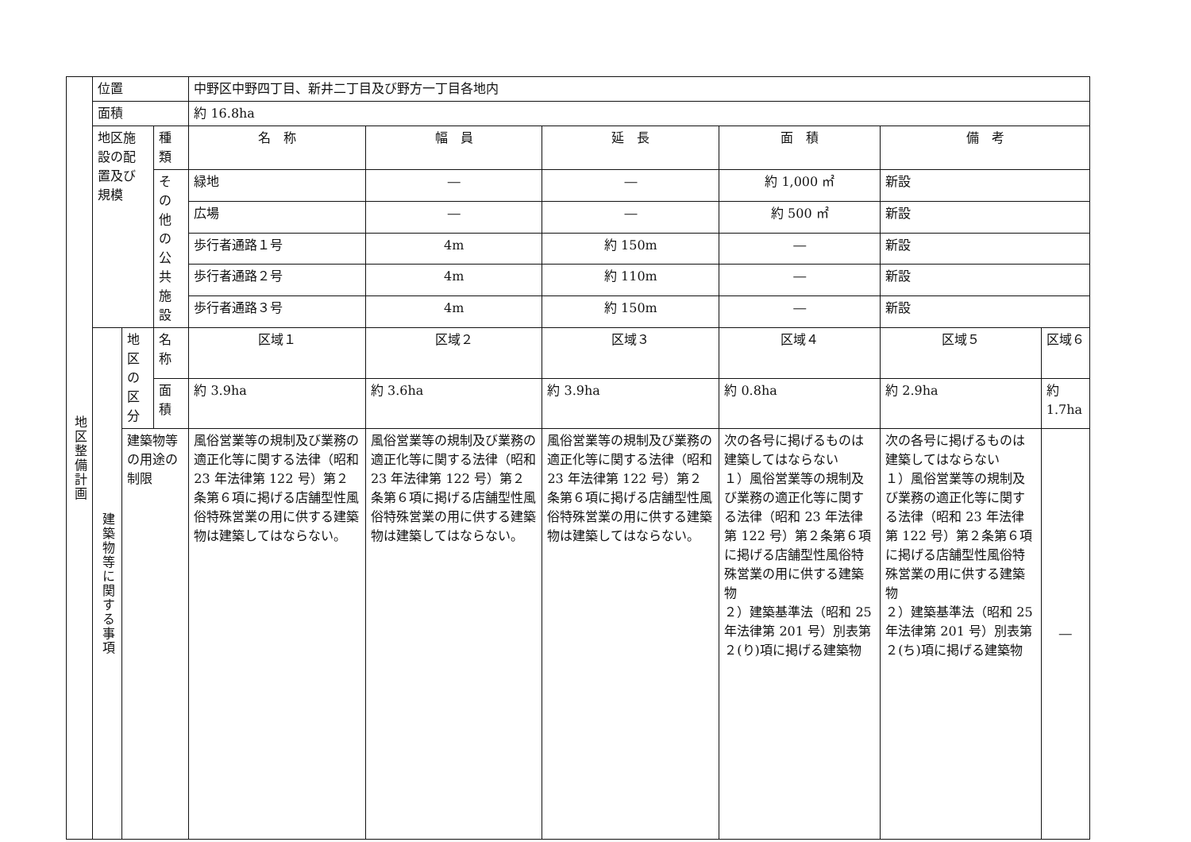| 地区整備計画 | 位置 | | | 中野区中野四丁目、新井二丁目及び野方一丁目各地内 | | | | | |
| | 面積 | | | 約 16.8ha | | | | | |
| | 地区施設の配置及び規模 | | 種類 | 名 称 | 幅 員 | 延 長 | 面 積 | 備 考 | |
| | | | その他の公共施設 | 緑地 | ― | ― | 約 1,000 ㎡ | 新設 | |
| | | | | 広場 | ― | ― | 約 500 ㎡ | 新設 | |
| | | | | 歩行者通路１号 | 4m | 約 150m | ― | 新設 | |
| | | | | 歩行者通路２号 | 4m | 約 110m | ― | 新設 | |
| | | | | 歩行者通路３号 | 4m | 約 150m | ― | 新設 | |
| | 建築物等に関する事項 | 地区の区分 | 名称 | 区域１ | 区域２ | 区域３ | 区域４ | 区域５ | 区域６ |
| | | | 面積 | 約 3.9ha | 約 3.6ha | 約 3.9ha | 約 0.8ha | 約 2.9ha | 約 1.7ha |
| | | 建築物等の用途の制限 | | 風俗営業等の規制及び業務の適正化等に関する法律（昭和 23 年法律第 122 号）第２条第６項に掲げる店舗型性風俗特殊営業の用に供する建築物は建築してはならない。 | 風俗営業等の規制及び業務の適正化等に関する法律（昭和 23 年法律第 122 号）第２条第６項に掲げる店舗型性風俗特殊営業の用に供する建築物は建築してはならない。 | 風俗営業等の規制及び業務の適正化等に関する法律（昭和 23 年法律第 122 号）第２条第６項に掲げる店舗型性風俗特殊営業の用に供する建築物は建築してはならない。 | 次の各号に掲げるものは建築してはならない １）風俗営業等の規制及び業務の適正化等に関する法律（昭和 23 年法律第 122 号）第２条第６項に掲げる店舗型性風俗特殊営業の用に供する建築物 ２）建築基準法（昭和 25 年法律第 201 号）別表第２(り)項に掲げる建築物 | 次の各号に掲げるものは建築してはならない １）風俗営業等の規制及び業務の適正化等に関する法律（昭和 23 年法律第 122 号）第２条第６項に掲げる店舗型性風俗特殊営業の用に供する建築物 ２）建築基準法（昭和 25 年法律第 201 号）別表第２(ち)項に掲げる建築物 | ― |